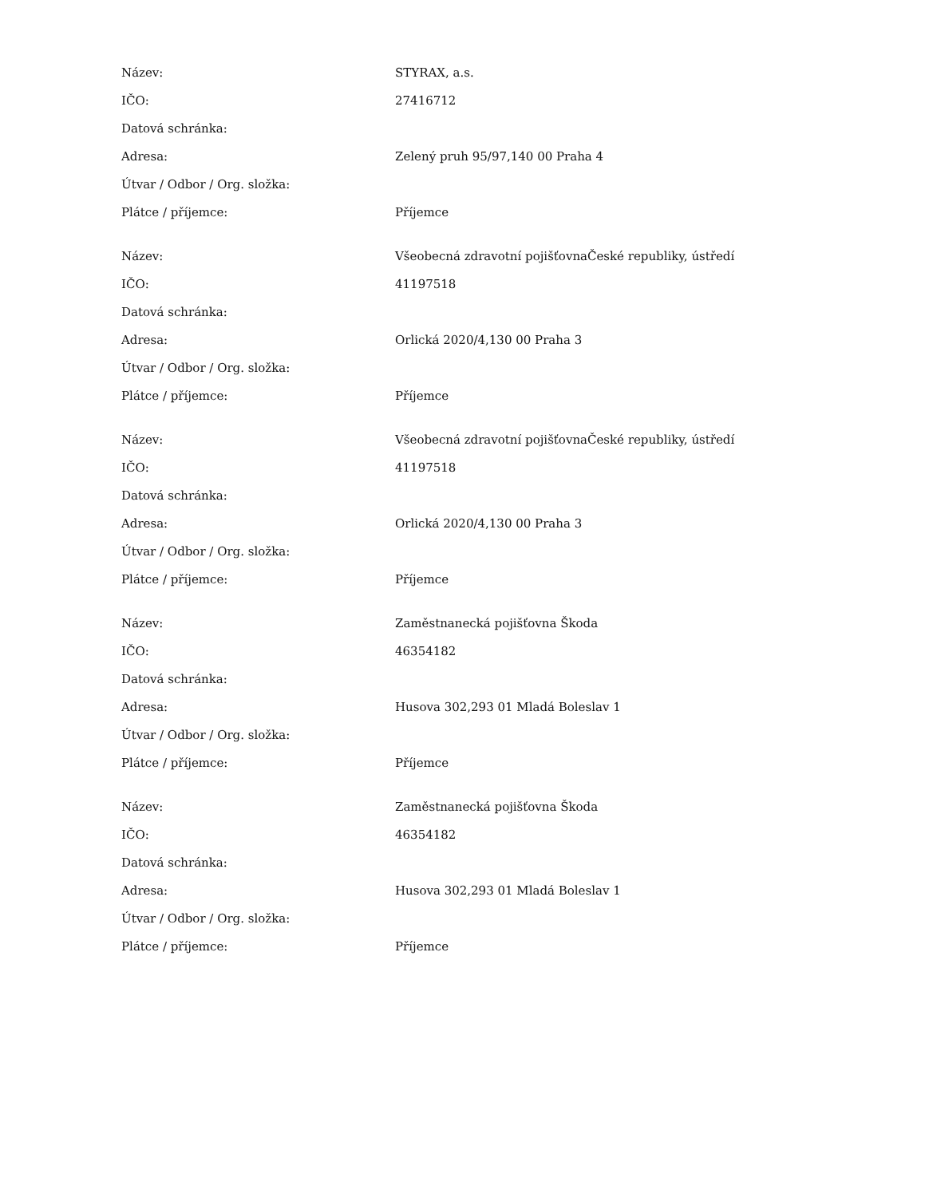| Název: | STYRAX, a.s. |
| IČO: | 27416712 |
| Datová schránka: | |
| Adresa: | Zelený pruh 95/97,140 00 Praha 4 |
| Útvar / Odbor / Org. složka: | |
| Plátce / příjemce: | Příjemce |
| Název: | Všeobecná zdravotní pojišťovnaČeské republiky, ústředí |
| IČO: | 41197518 |
| Datová schránka: | |
| Adresa: | Orlická 2020/4,130 00 Praha 3 |
| Útvar / Odbor / Org. složka: | |
| Plátce / příjemce: | Příjemce |
| Název: | Všeobecná zdravotní pojišťovnaČeské republiky, ústředí |
| IČO: | 41197518 |
| Datová schránka: | |
| Adresa: | Orlická 2020/4,130 00 Praha 3 |
| Útvar / Odbor / Org. složka: | |
| Plátce / příjemce: | Příjemce |
| Název: | Zaměstnanecká pojišťovna Škoda |
| IČO: | 46354182 |
| Datová schránka: | |
| Adresa: | Husova 302,293 01 Mladá Boleslav 1 |
| Útvar / Odbor / Org. složka: | |
| Plátce / příjemce: | Příjemce |
| Název: | Zaměstnanecká pojišťovna Škoda |
| IČO: | 46354182 |
| Datová schránka: | |
| Adresa: | Husova 302,293 01 Mladá Boleslav 1 |
| Útvar / Odbor / Org. složka: | |
| Plátce / příjemce: | Příjemce |